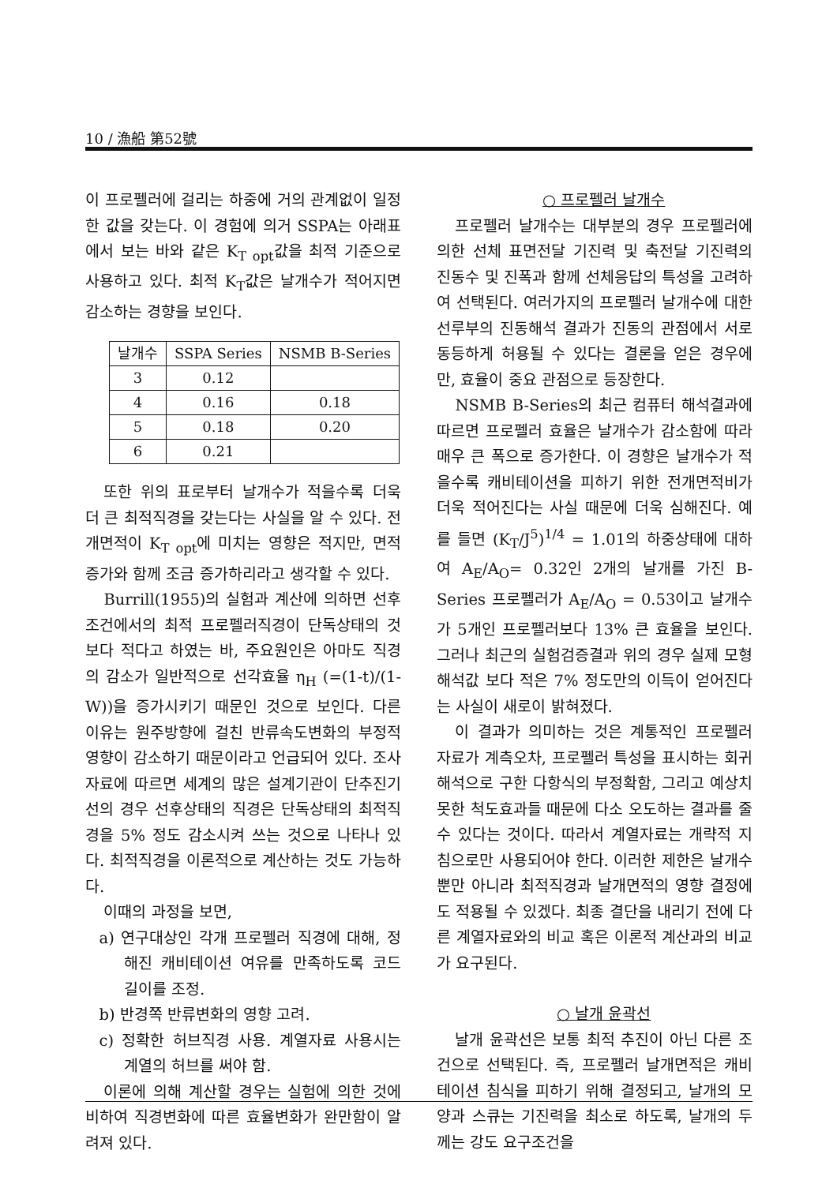10 / 漁船 第52號
이 프로펠러에 걸리는 하중에 거의 관계없이 일정한 값을 갖는다. 이 경험에 의거 SSPA는 아래표에서 보는 바와 같은 K<sub>T opt</sub>값을 최적 기준으로 사용하고 있다. 최적 K<sub>T</sub>값은 날개수가 적어지면 감소하는 경향을 보인다.
| 날개수 | SSPA Series | NSMB B-Series |
| --- | --- | --- |
| 3 | 0.12 | |
| 4 | 0.16 | 0.18 |
| 5 | 0.18 | 0.20 |
| 6 | 0.21 | |
또한 위의 표로부터 날개수가 적을수록 더욱 더 큰 최적직경을 갖는다는 사실을 알 수 있다. 전개면적이 K<sub>T opt</sub>에 미치는 영향은 적지만, 면적증가와 함께 조금 증가하리라고 생각할 수 있다.
Burrill(1955)의 실험과 계산에 의하면 선후조건에서의 최적 프로펠러직경이 단독상태의 것보다 적다고 하였는 바, 주요원인은 아마도 직경의 감소가 일반적으로 선각효율 η<sub>H</sub> (=(1-t)/(1-W))을 증가시키기 때문인 것으로 보인다. 다른 이유는 원주방향에 걸친 반류속도변화의 부정적 영향이 감소하기 때문이라고 언급되어 있다. 조사자료에 따르면 세계의 많은 설계기관이 단추진기선의 경우 선후상태의 직경은 단독상태의 최적직경을 5% 정도 감소시켜 쓰는 것으로 나타나 있다. 최적직경을 이론적으로 계산하는 것도 가능하다.
이때의 과정을 보면,
a) 연구대상인 각개 프로펠러 직경에 대해, 정해진 캐비테이션 여유를 만족하도록 코드 길이를 조정.
b) 반경쪽 반류변화의 영향 고려.
c) 정확한 허브직경 사용. 계열자료 사용시는 계열의 허브를 써야 함.
이론에 의해 계산할 경우는 실험에 의한 것에 비하여 직경변화에 따른 효율변화가 완만함이 알려져 있다.
○ 프로펠러 날개수
프로펠러 날개수는 대부분의 경우 프로펠러에 의한 선체 표면전달 기진력 및 축전달 기진력의 진동수 및 진폭과 함께 선체응답의 특성을 고려하여 선택된다. 여러가지의 프로펠러 날개수에 대한 선루부의 진동해석 결과가 진동의 관점에서 서로 동등하게 허용될 수 있다는 결론을 얻은 경우에만, 효율이 중요 관점으로 등장한다.
NSMB B-Series의 최근 컴퓨터 해석결과에 따르면 프로펠러 효율은 날개수가 감소함에 따라 매우 큰 폭으로 증가한다. 이 경향은 날개수가 적을수록 캐비테이션을 피하기 위한 전개면적비가 더욱 적어진다는 사실 때문에 더욱 심해진다. 예를 들면 (K<sub>T</sub>/J<sup>5</sup>)<sup>1/4</sup> = 1.01의 하중상태에 대하여 A<sub>E</sub>/A<sub>O</sub>= 0.32인 2개의 날개를 가진 B-Series 프로펠러가 A<sub>E</sub>/A<sub>O</sub> = 0.53이고 날개수가 5개인 프로펠러보다 13% 큰 효율을 보인다. 그러나 최근의 실험검증결과 위의 경우 실제 모형 해석값 보다 적은 7% 정도만의 이득이 얻어진다는 사실이 새로이 밝혀졌다.
이 결과가 의미하는 것은 계통적인 프로펠러 자료가 계측오차, 프로펠러 특성을 표시하는 회귀해석으로 구한 다항식의 부정확함, 그리고 예상치 못한 척도효과들 때문에 다소 오도하는 결과를 줄 수 있다는 것이다. 따라서 계열자료는 개략적 지침으로만 사용되어야 한다. 이러한 제한은 날개수 뿐만 아니라 최적직경과 날개면적의 영향 결정에도 적용될 수 있겠다. 최종 결단을 내리기 전에 다른 계열자료와의 비교 혹은 이론적 계산과의 비교가 요구된다.
○ 날개 윤곽선
날개 윤곽선은 보통 최적 추진이 아닌 다른 조건으로 선택된다. 즉, 프로펠러 날개면적은 캐비테이션 침식을 피하기 위해 결정되고, 날개의 모양과 스큐는 기진력을 최소로 하도록, 날개의 두께는 강도 요구조건을